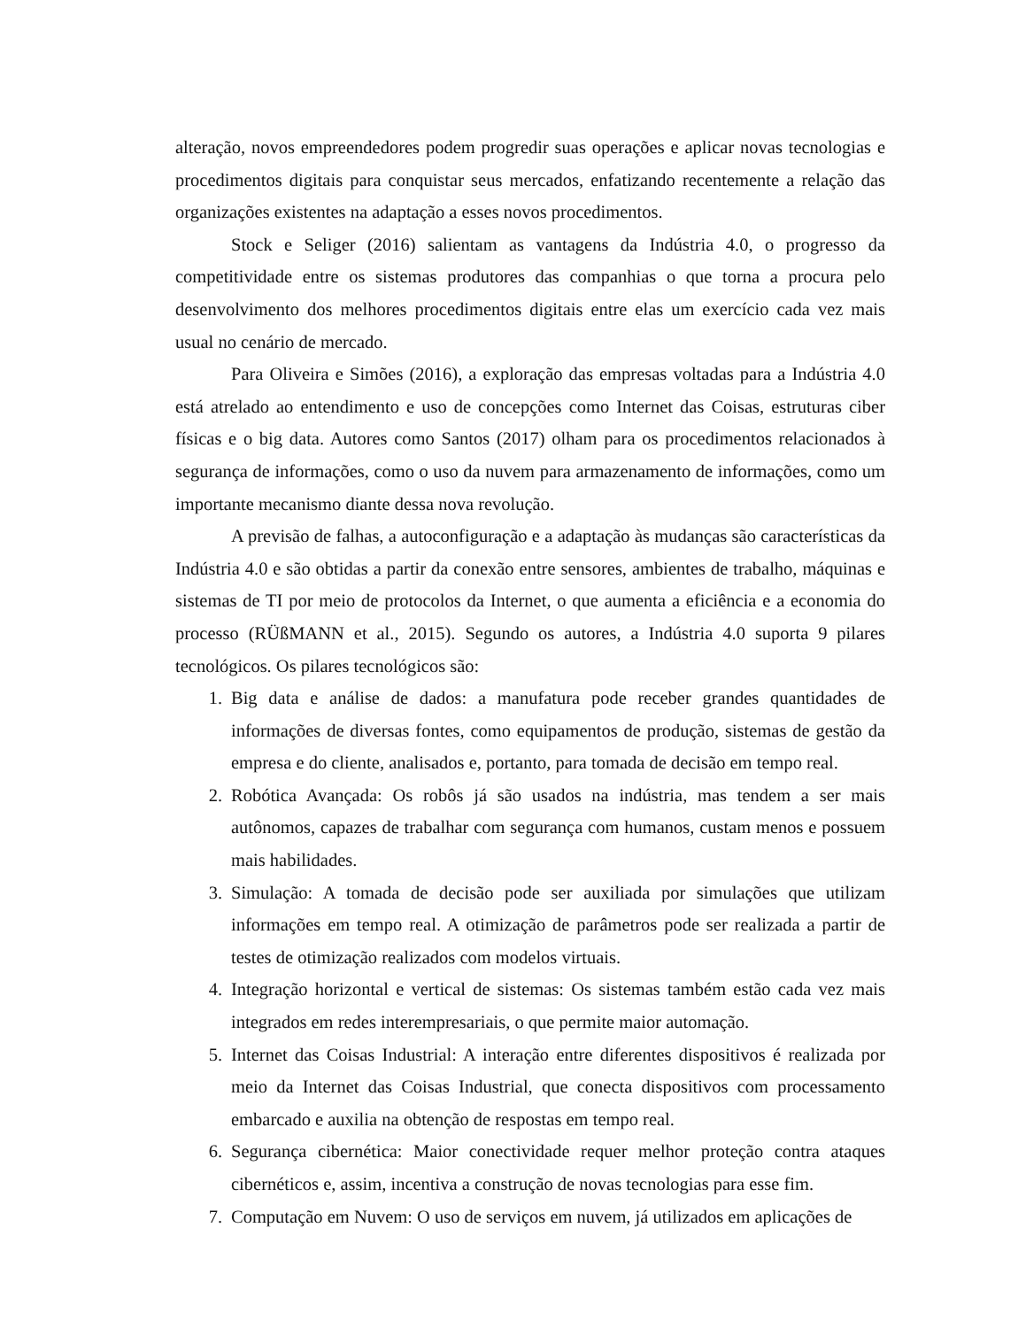alteração, novos empreendedores podem progredir suas operações e aplicar novas tecnologias e procedimentos digitais para conquistar seus mercados, enfatizando recentemente a relação das organizações existentes na adaptação a esses novos procedimentos.
Stock e Seliger (2016) salientam as vantagens da Indústria 4.0, o progresso da competitividade entre os sistemas produtores das companhias o que torna a procura pelo desenvolvimento dos melhores procedimentos digitais entre elas um exercício cada vez mais usual no cenário de mercado.
Para Oliveira e Simões (2016), a exploração das empresas voltadas para a Indústria 4.0 está atrelado ao entendimento e uso de concepções como Internet das Coisas, estruturas ciber físicas e o big data. Autores como Santos (2017) olham para os procedimentos relacionados à segurança de informações, como o uso da nuvem para armazenamento de informações, como um importante mecanismo diante dessa nova revolução.
A previsão de falhas, a autoconfiguração e a adaptação às mudanças são características da Indústria 4.0 e são obtidas a partir da conexão entre sensores, ambientes de trabalho, máquinas e sistemas de TI por meio de protocolos da Internet, o que aumenta a eficiência e a economia do processo (RÜßMANN et al., 2015). Segundo os autores, a Indústria 4.0 suporta 9 pilares tecnológicos. Os pilares tecnológicos são:
1. Big data e análise de dados: a manufatura pode receber grandes quantidades de informações de diversas fontes, como equipamentos de produção, sistemas de gestão da empresa e do cliente, analisados e, portanto, para tomada de decisão em tempo real.
2. Robótica Avançada: Os robôs já são usados na indústria, mas tendem a ser mais autônomos, capazes de trabalhar com segurança com humanos, custam menos e possuem mais habilidades.
3. Simulação: A tomada de decisão pode ser auxiliada por simulações que utilizam informações em tempo real. A otimização de parâmetros pode ser realizada a partir de testes de otimização realizados com modelos virtuais.
4. Integração horizontal e vertical de sistemas: Os sistemas também estão cada vez mais integrados em redes interempresariais, o que permite maior automação.
5. Internet das Coisas Industrial: A interação entre diferentes dispositivos é realizada por meio da Internet das Coisas Industrial, que conecta dispositivos com processamento embarcado e auxilia na obtenção de respostas em tempo real.
6. Segurança cibernética: Maior conectividade requer melhor proteção contra ataques cibernéticos e, assim, incentiva a construção de novas tecnologias para esse fim.
7. Computação em Nuvem: O uso de serviços em nuvem, já utilizados em aplicações de